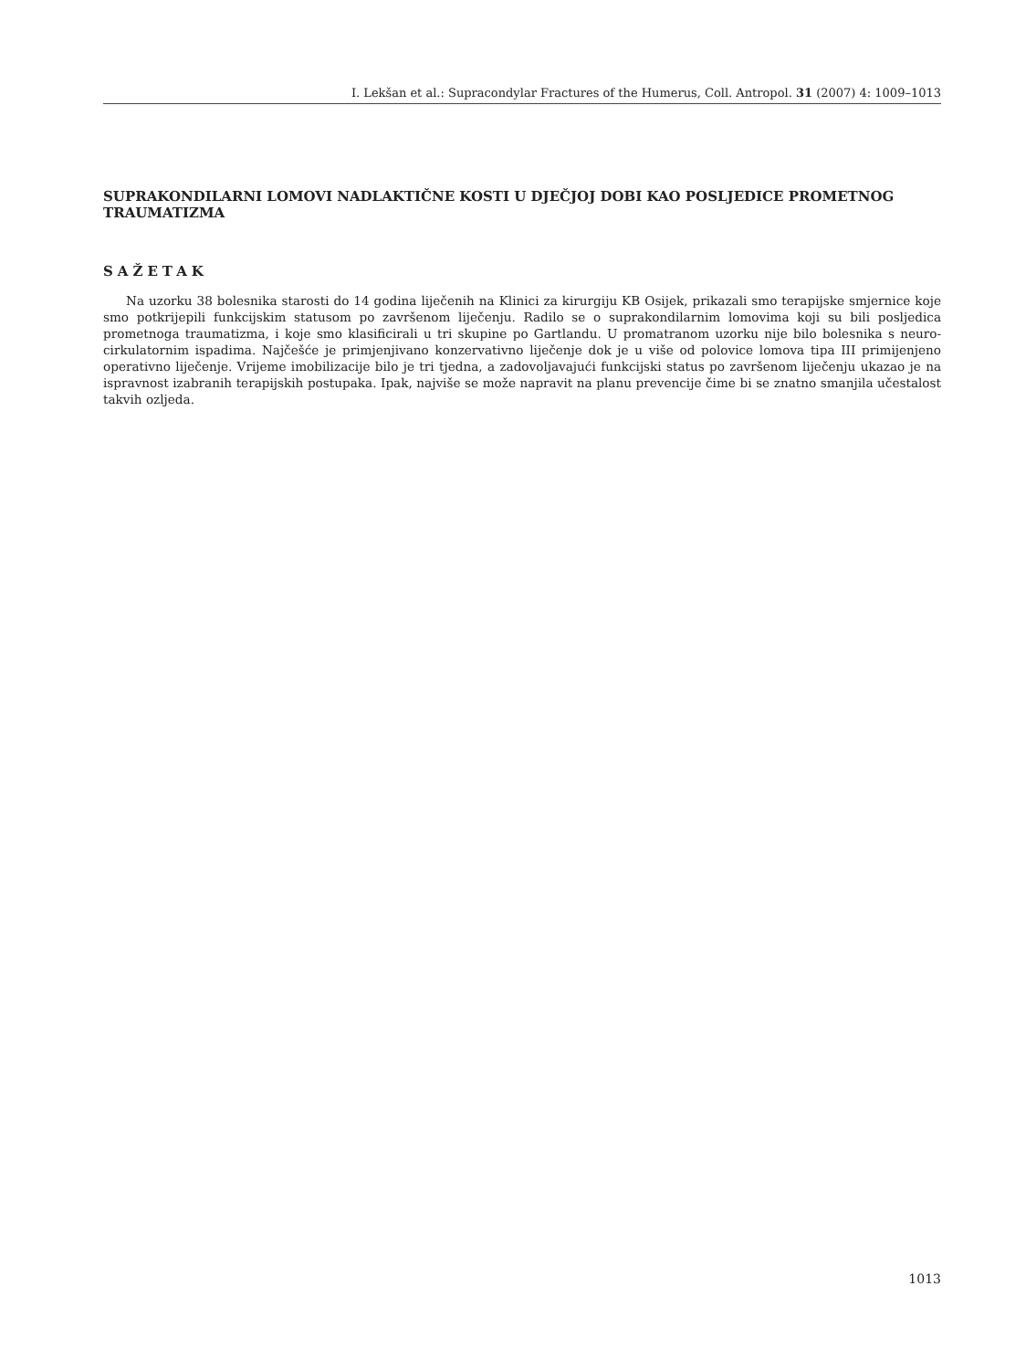I. Lekšan et al.: Supracondylar Fractures of the Humerus, Coll. Antropol. 31 (2007) 4: 1009–1013
SUPRAKONDILARNI LOMOVI NADLAKTIČNE KOSTI U DJEČJOJ DOBI KAO POSLJEDICE PROMETNOG TRAUMATIZMA
SAŽETAK
Na uzorku 38 bolesnika starosti do 14 godina liječenih na Klinici za kirurgiju KB Osijek, prikazali smo terapijske smjernice koje smo potkrijepili funkcijskim statusom po završenom liječenju. Radilo se o suprakondilarnim lomovima koji su bili posljedica prometnoga traumatizma, i koje smo klasificirali u tri skupine po Gartlandu. U promatranom uzorku nije bilo bolesnika s neuro-cirkulatornim ispadima. Najčešće je primjenjivano konzervativno liječenje dok je u više od polovice lomova tipa III primijenjeno operativno liječenje. Vrijeme imobilizacije bilo je tri tjedna, a zadovoljavajući funkcijski status po završenom liječenju ukazao je na ispravnost izabranih terapijskih postupaka. Ipak, najviše se može napravit na planu prevencije čime bi se znatno smanjila učestalost takvih ozljeda.
1013